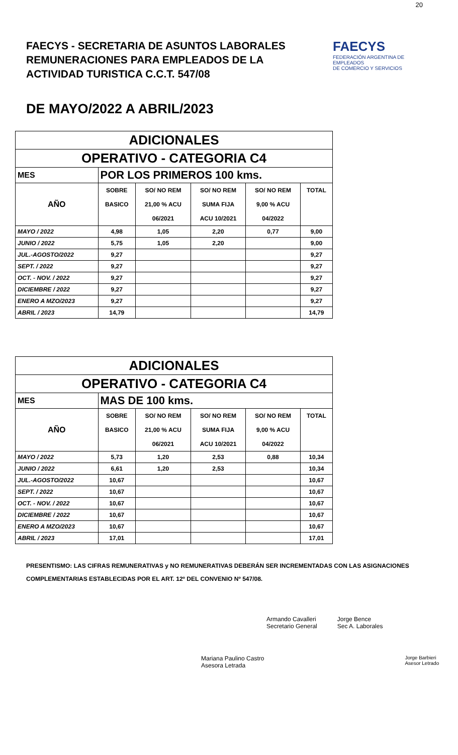20
FAECYS - SECRETARIA DE ASUNTOS LABORALES
REMUNERACIONES PARA EMPLEADOS DE LA
ACTIVIDAD TURISTICA C.C.T. 547/08
FAECYS
FEDERACIÓN ARGENTINA DE EMPLEADOS
DE COMERCIO Y SERVICIOS
DE MAYO/2022 A ABRIL/2023
| ADICIONALES | | | | | |
| OPERATIVO - CATEGORIA C4 | | | | | |
| MES | POR LOS PRIMEROS 100 kms. | | | | |
| | SOBRE | SO/ NO REM | SO/ NO REM | SO/ NO REM | TOTAL |
| AÑO | BASICO | 21,00 % ACU | SUMA FIJA | 9,00 % ACU | |
| | | 06/2021 | ACU 10/2021 | 04/2022 | |
| MAYO / 2022 | 4,98 | 1,05 | 2,20 | 0,77 | 9,00 |
| JUNIO / 2022 | 5,75 | 1,05 | 2,20 | | 9,00 |
| JUL.-AGOSTO/2022 | 9,27 | | | | 9,27 |
| SEPT. / 2022 | 9,27 | | | | 9,27 |
| OCT. - NOV. / 2022 | 9,27 | | | | 9,27 |
| DICIEMBRE / 2022 | 9,27 | | | | 9,27 |
| ENERO A MZO/2023 | 9,27 | | | | 9,27 |
| ABRIL / 2023 | 14,79 | | | | 14,79 |
| ADICIONALES | | | | | |
| OPERATIVO - CATEGORIA C4 | | | | | |
| MES | MAS DE 100 kms. | | | | |
| | SOBRE | SO/ NO REM | SO/ NO REM | SO/ NO REM | TOTAL |
| AÑO | BASICO | 21,00 % ACU | SUMA FIJA | 9,00 % ACU | |
| | | 06/2021 | ACU 10/2021 | 04/2022 | |
| MAYO / 2022 | 5,73 | 1,20 | 2,53 | 0,88 | 10,34 |
| JUNIO / 2022 | 6,61 | 1,20 | 2,53 | | 10,34 |
| JUL.-AGOSTO/2022 | 10,67 | | | | 10,67 |
| SEPT. / 2022 | 10,67 | | | | 10,67 |
| OCT. - NOV. / 2022 | 10,67 | | | | 10,67 |
| DICIEMBRE / 2022 | 10,67 | | | | 10,67 |
| ENERO A MZO/2023 | 10,67 | | | | 10,67 |
| ABRIL / 2023 | 17,01 | | | | 17,01 |
PRESENTISMO: LAS CIFRAS REMUNERATIVAS y NO REMUNERATIVAS DEBERÁN SER INCREMENTADAS CON LAS ASIGNACIONES COMPLEMENTARIAS ESTABLECIDAS POR EL ART. 12º DEL CONVENIO Nº 547/08.
Armando Cavalleri
Secretario General
Jorge Bence
Sec A. Laborales
Mariana Paulino Castro
Asesora Letrada
Jorge Barbieri
Asesor Letrado